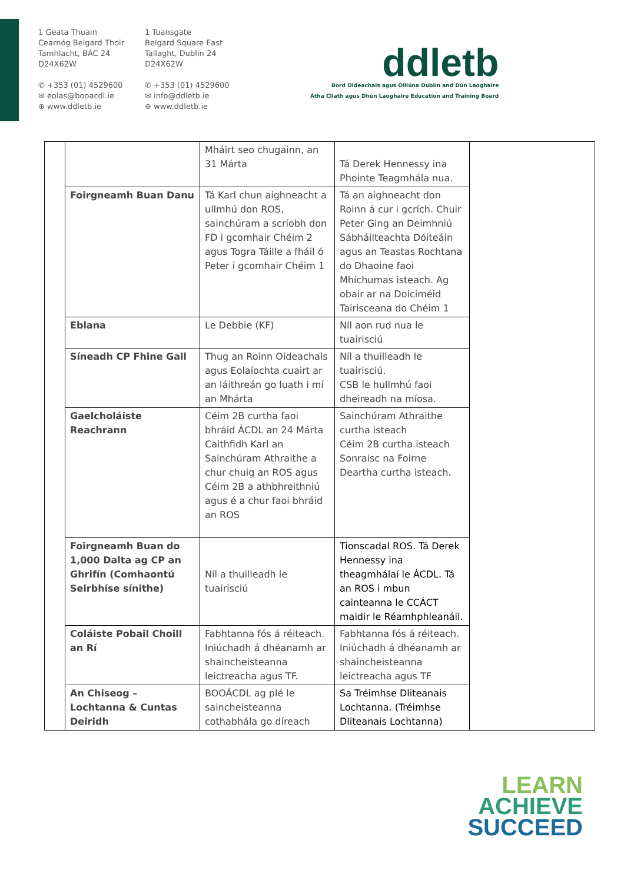1 Geata Thuain
Cearnóg Belgard Thoir
Tamhlacht, BÁC 24
D24X62W
✆ +353 (01) 4529600
✉ eolas@booacdl.ie
⊕ www.ddletb.ie
1 Tuansgate
Belgard Square East
Tallaght, Dublin 24
D24X62W
✆ +353 (01) 4529600
✉ info@ddletb.ie
⊕ www.ddletb.ie
ddletb
Bord Oideachais agus Oiliúna Dublin and Dún Laoghaire
Átha Cliath agus Dhún Laoghaire Education and Training Board
| | | Mháirt seo chugainn, an 31 Márta | Tá Derek Hennessy ina Phointe Teagmhála nua. | |
| | Foirgneamh Buan Danu | Tá Karl chun aighneacht a ullmhú don ROS, sainchúram a scríobh don FD i gcomhair Chéim 2 agus Togra Táille a fháil ó Peter i gcomhair Chéim 1 | Tá an aighneacht don Roinn á cur i gcrích. Chuir Peter Ging an Deimhniú Sábháilteachta Dóiteáin agus an Teastas Rochtana do Dhaoine faoi Mhíchumas isteach. Ag obair ar na Doiciméid Tairisceana do Chéim 1 | |
| | Eblana | Le Debbie (KF) | Níl aon rud nua le tuairisciú | |
| | Síneadh CP Fhine Gall | Thug an Roinn Oideachais agus Eolaíochta cuairt ar an láithreán go luath i mí an Mhárta | Níl a thuilleadh le tuairisciú. CSB le hullmhú faoi dheireadh na míosa. | |
| | Gaelcholáiste Reachrann | Céim 2B curtha faoi bhráid ÁCDL an 24 Márta Caithfidh Karl an Sainchúram Athraithe a chur chuig an ROS agus Céim 2B a athbhreithniú agus é a chur faoi bhráid an ROS | Sainchúram Athraithe curtha isteach Céim 2B curtha isteach Sonraisc na Foirne Deartha curtha isteach. | |
| | Foirgneamh Buan do 1,000 Dalta ag CP an Ghrifín (Comhaontú Seirbhíse sínithe) | Níl a thuilleadh le tuairisciú | Tionscadal ROS. Tá Derek Hennessy ina theagmhálaí le ÁCDL. Tá an ROS i mbun cainteanna le CCÁCT maidir le Réamhphleanáil. | |
| | Coláiste Pobail Choill an Rí | Fabhtanna fós á réiteach. Iniúchadh á dhéanamh ar shaincheisteanna leictreacha agus TF. | Fabhtanna fós á réiteach. Iniúchadh á dhéanamh ar shaincheisteanna leictreacha agus TF | |
| | An Chiseog – Lochtanna & Cuntas Deiridh | BOOÁCDL ag plé le saincheisteanna cothabhála go díreach | Sa Tréimhse Dliteanais Lochtanna. (Tréimhse Dliteanais Lochtanna) | |
LEARN
ACHIEVE
SUCCEED